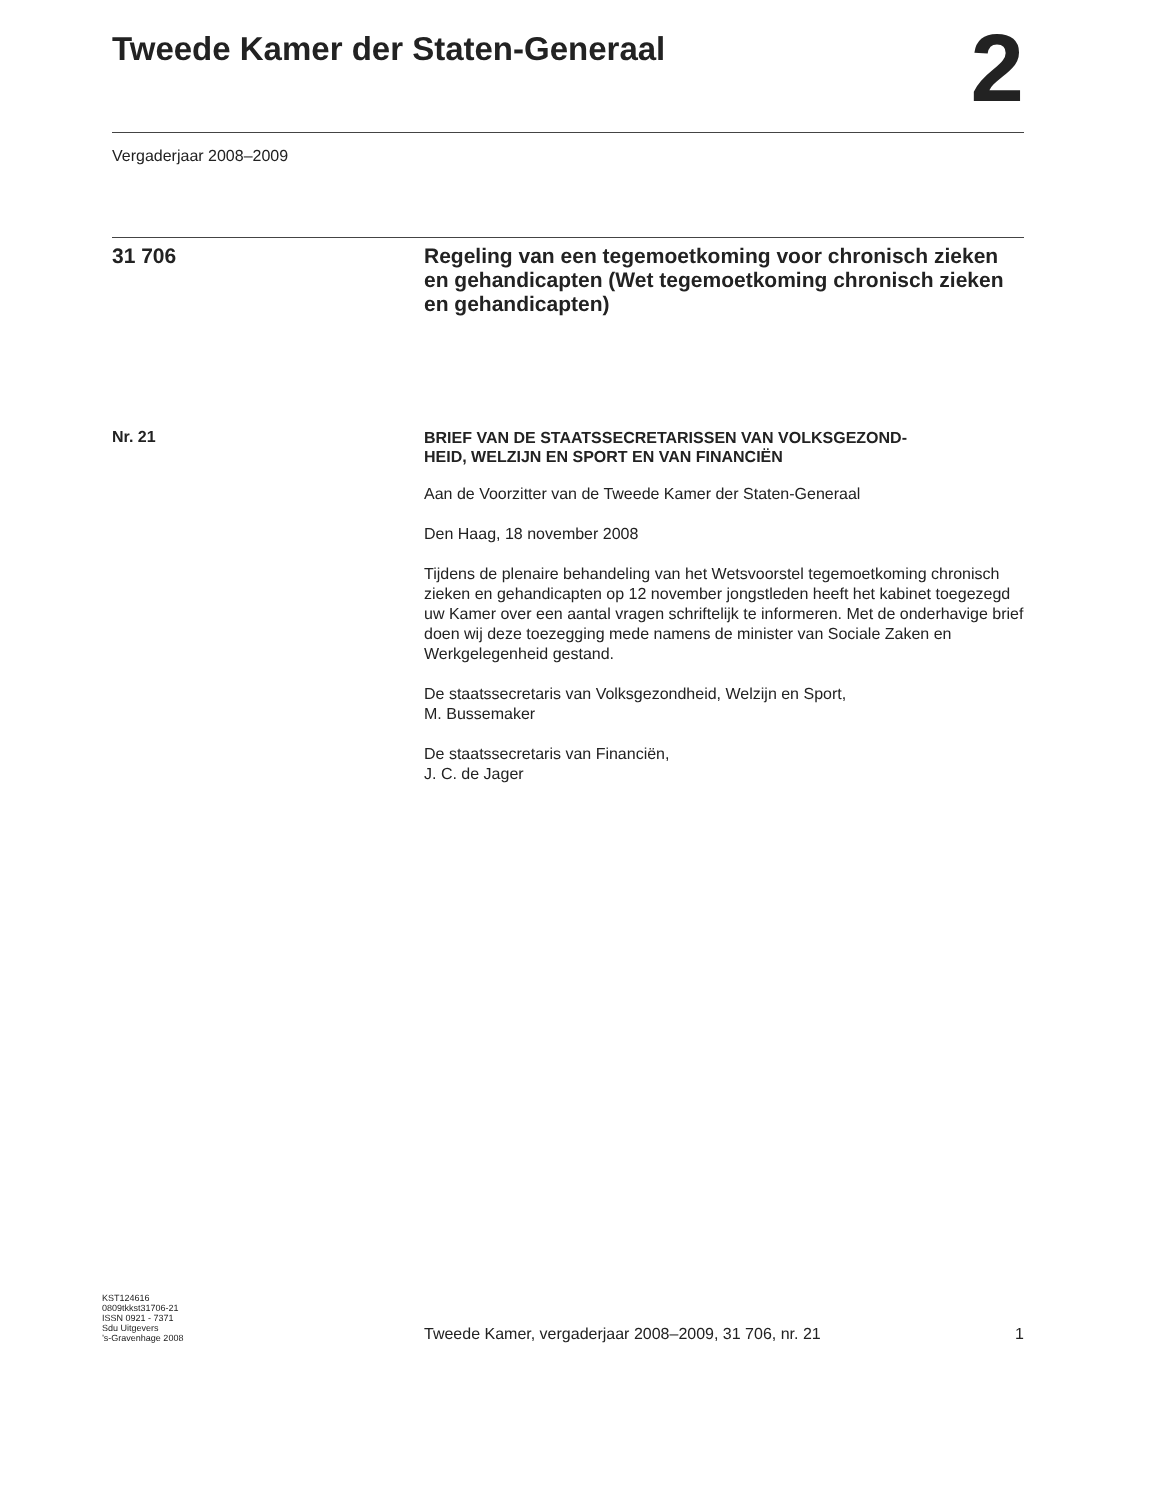Tweede Kamer der Staten-Generaal
2
Vergaderjaar 2008–2009
31 706 Regeling van een tegemoetkoming voor chronisch zieken en gehandicapten (Wet tegemoetkoming chronisch zieken en gehandicapten)
Nr. 21
BRIEF VAN DE STAATSSECRETARISSEN VAN VOLKSGEZOND-
HEID, WELZIJN EN SPORT EN VAN FINANCIËN
Aan de Voorzitter van de Tweede Kamer der Staten-Generaal
Den Haag, 18 november 2008
Tijdens de plenaire behandeling van het Wetsvoorstel tegemoetkoming chronisch zieken en gehandicapten op 12 november jongstleden heeft het kabinet toegezegd uw Kamer over een aantal vragen schriftelijk te informeren. Met de onderhavige brief doen wij deze toezegging mede namens de minister van Sociale Zaken en Werkgelegenheid gestand.
De staatssecretaris van Volksgezondheid, Welzijn en Sport,
M. Bussemaker
De staatssecretaris van Financiën,
J. C. de Jager
KST124616
0809tkkst31706-21
ISSN 0921 - 7371
Sdu Uitgevers
’s-Gravenhage 2008
Tweede Kamer, vergaderjaar 2008–2009, 31 706, nr. 21
1